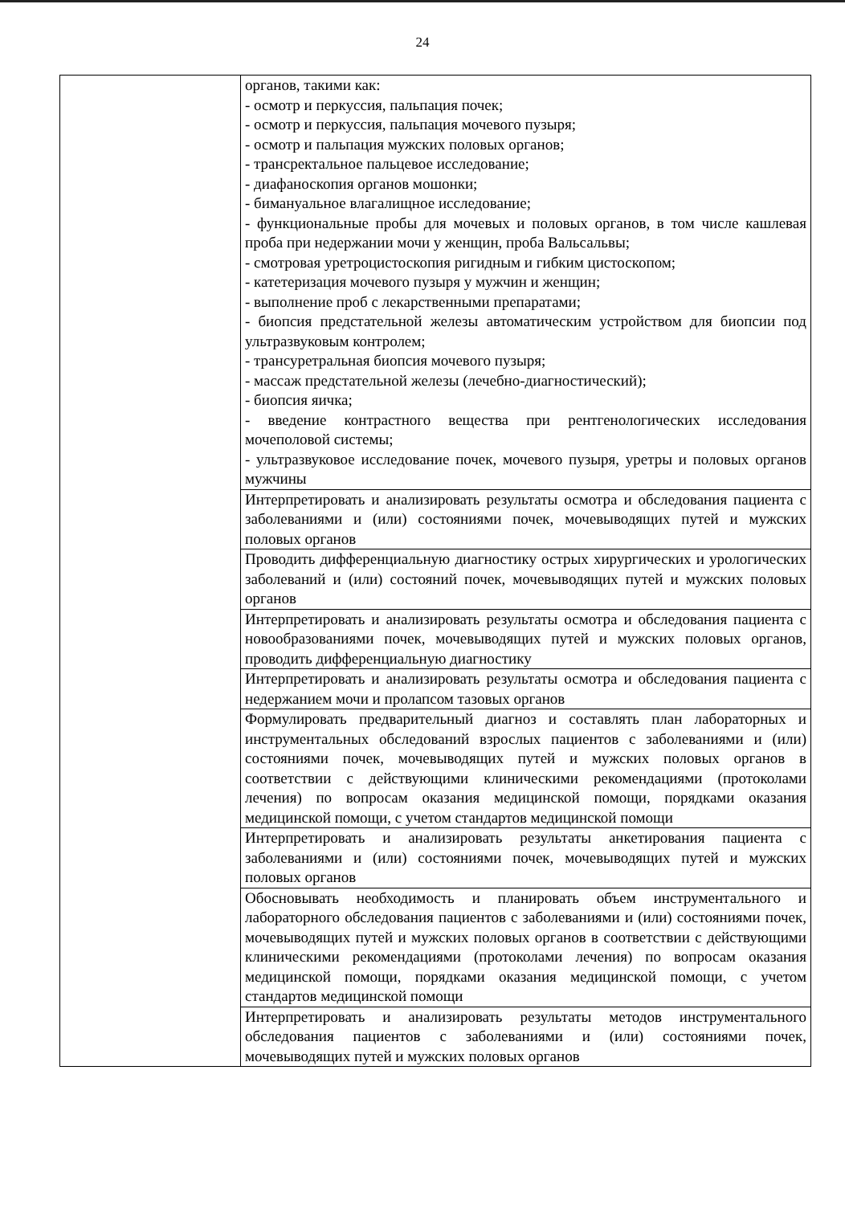24
| | органов, такими как: - осмотр и перкуссия, пальпация почек; - осмотр и перкуссия, пальпация мочевого пузыря; - осмотр и пальпация мужских половых органов; - трансректальное пальцевое исследование; - диафаноскопия органов мошонки; - бимануальное влагалищное исследование; - функциональные пробы для мочевых и половых органов, в том числе кашлевая проба при недержании мочи у женщин, проба Вальсальвы; - смотровая уретроцистоскопия ригидным и гибким цистоскопом; - катетеризация мочевого пузыря у мужчин и женщин; - выполнение проб с лекарственными препаратами; - биопсия предстательной железы автоматическим устройством для биопсии под ультразвуковым контролем; - трансуретральная биопсия мочевого пузыря; - массаж предстательной железы (лечебно-диагностический); - биопсия яичка; - введение контрастного вещества при рентгенологических исследования мочеполовой системы; - ультразвуковое исследование почек, мочевого пузыря, уретры и половых органов мужчины |
| | Интерпретировать и анализировать результаты осмотра и обследования пациента с заболеваниями и (или) состояниями почек, мочевыводящих путей и мужских половых органов |
| | Проводить дифференциальную диагностику острых хирургических и урологических заболеваний и (или) состояний почек, мочевыводящих путей и мужских половых органов |
| | Интерпретировать и анализировать результаты осмотра и обследования пациента с новообразованиями почек, мочевыводящих путей и мужских половых органов, проводить дифференциальную диагностику |
| | Интерпретировать и анализировать результаты осмотра и обследования пациента с недержанием мочи и пролапсом тазовых органов |
| | Формулировать предварительный диагноз и составлять план лабораторных и инструментальных обследований взрослых пациентов с заболеваниями и (или) состояниями почек, мочевыводящих путей и мужских половых органов в соответствии с действующими клиническими рекомендациями (протоколами лечения) по вопросам оказания медицинской помощи, порядками оказания медицинской помощи, с учетом стандартов медицинской помощи |
| | Интерпретировать и анализировать результаты анкетирования пациента с заболеваниями и (или) состояниями почек, мочевыводящих путей и мужских половых органов |
| | Обосновывать необходимость и планировать объем инструментального и лабораторного обследования пациентов с заболеваниями и (или) состояниями почек, мочевыводящих путей и мужских половых органов в соответствии с действующими клиническими рекомендациями (протоколами лечения) по вопросам оказания медицинской помощи, порядками оказания медицинской помощи, с учетом стандартов медицинской помощи |
| | Интерпретировать и анализировать результаты методов инструментального обследования пациентов с заболеваниями и (или) состояниями почек, мочевыводящих путей и мужских половых органов |